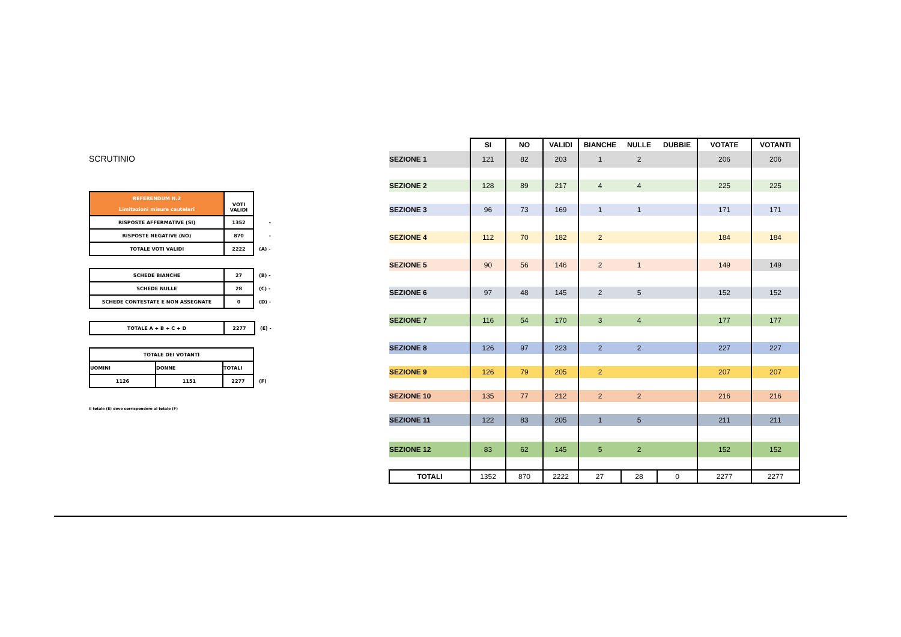SCRUTINIO
| REFERENDUM N.2 Limitazioni misure cautelari | VOTI VALIDI | |
| RISPOSTE AFFERMATIVE (SI) | 1352 | - |
| RISPOSTE NEGATIVE (NO) | 870 | - |
| TOTALE VOTI VALIDI | 2222 | (A) - |
| SCHEDE BIANCHE | 27 | (B) - |
| SCHEDE NULLE | 28 | (C) - |
| SCHEDE CONTESTATE E NON ASSEGNATE | 0 | (D) - |
| TOTALE A + B + C + D | 2277 | (E) - |
| TOTALE DEI VOTANTI | | | |
| UOMINI | DONNE | TOTALI | |
| 1126 | 1151 | 2277 | (F) |
Il totale (E) deve corrispondere al totale (F)
| | SI | NO | VALIDI | BIANCHE | NULLE | DUBBIE | VOTATE | VOTANTI |
| --- | --- | --- | --- | --- | --- | --- | --- | --- |
| SEZIONE 1 | 121 | 82 | 203 | 1 | 2 | | 206 | 206 |
| SEZIONE 2 | 128 | 89 | 217 | 4 | 4 | | 225 | 225 |
| SEZIONE 3 | 96 | 73 | 169 | 1 | 1 | | 171 | 171 |
| SEZIONE 4 | 112 | 70 | 182 | 2 | | | 184 | 184 |
| SEZIONE 5 | 90 | 56 | 146 | 2 | 1 | | 149 | 149 |
| SEZIONE 6 | 97 | 48 | 145 | 2 | 5 | | 152 | 152 |
| SEZIONE 7 | 116 | 54 | 170 | 3 | 4 | | 177 | 177 |
| SEZIONE 8 | 126 | 97 | 223 | 2 | 2 | | 227 | 227 |
| SEZIONE 9 | 126 | 79 | 205 | 2 | | | 207 | 207 |
| SEZIONE 10 | 135 | 77 | 212 | 2 | 2 | | 216 | 216 |
| SEZIONE 11 | 122 | 83 | 205 | 1 | 5 | | 211 | 211 |
| SEZIONE 12 | 83 | 62 | 145 | 5 | 2 | | 152 | 152 |
| TOTALI | 1352 | 870 | 2222 | 27 | 28 | 0 | 2277 | 2277 |